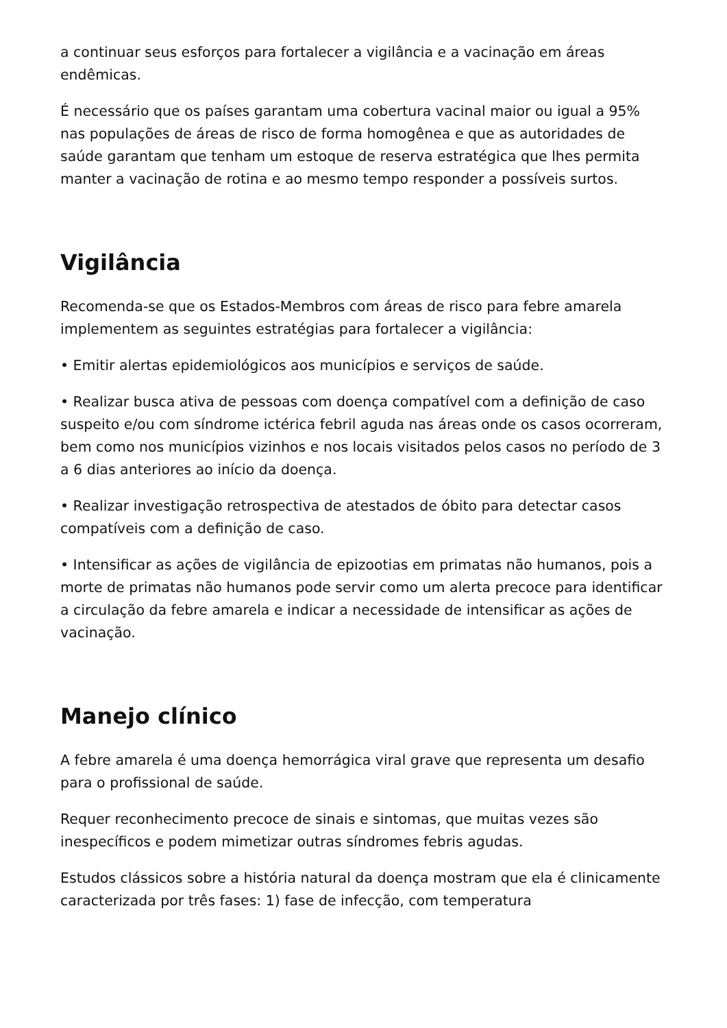a continuar seus esforços para fortalecer a vigilância e a vacinação em áreas endêmicas.
É necessário que os países garantam uma cobertura vacinal maior ou igual a 95% nas populações de áreas de risco de forma homogênea e que as autoridades de saúde garantam que tenham um estoque de reserva estratégica que lhes permita manter a vacinação de rotina e ao mesmo tempo responder a possíveis surtos.
Vigilância
Recomenda-se que os Estados-Membros com áreas de risco para febre amarela implementem as seguintes estratégias para fortalecer a vigilância:
• Emitir alertas epidemiológicos aos municípios e serviços de saúde.
• Realizar busca ativa de pessoas com doença compatível com a definição de caso suspeito e/ou com síndrome ictérica febril aguda nas áreas onde os casos ocorreram, bem como nos municípios vizinhos e nos locais visitados pelos casos no período de 3 a 6 dias anteriores ao início da doença.
• Realizar investigação retrospectiva de atestados de óbito para detectar casos compatíveis com a definição de caso.
• Intensificar as ações de vigilância de epizootias em primatas não humanos, pois a morte de primatas não humanos pode servir como um alerta precoce para identificar a circulação da febre amarela e indicar a necessidade de intensificar as ações de vacinação.
Manejo clínico
A febre amarela é uma doença hemorrágica viral grave que representa um desafio para o profissional de saúde.
Requer reconhecimento precoce de sinais e sintomas, que muitas vezes são inespecíficos e podem mimetizar outras síndromes febris agudas.
Estudos clássicos sobre a história natural da doença mostram que ela é clinicamente caracterizada por três fases: 1) fase de infecção, com temperatura